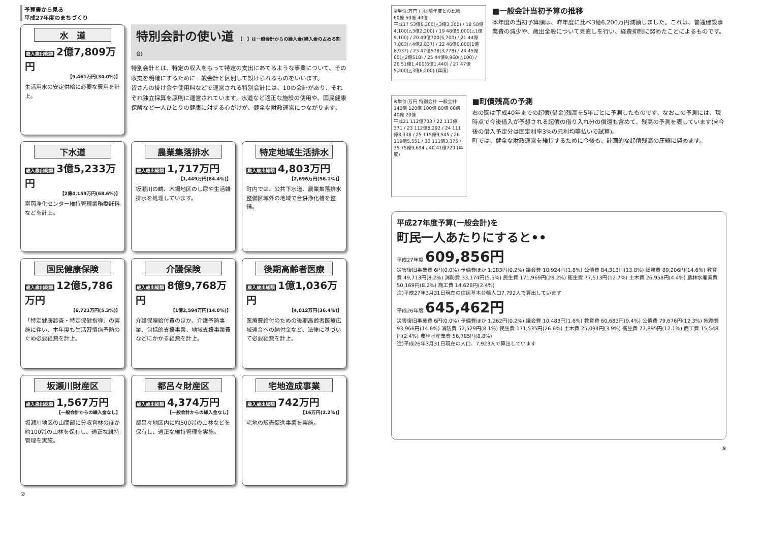予算書から見る
平成27年度のまちづくり
水　道
歳入歳出総額 2億7,809万円
【9,461万円(34.0%)】
生活用水の安定供給に必要な費用を計上。
特別会計の使い道 【　】は一般会計からの繰入金(繰入金の占める割合)
特別会計とは、特定の収入をもって特定の支出にあてるような事業について、その収支を明確にするために一般会計と区別して設けられるものをいいます。
皆さんの掛け金や使用料などで運営される特別会計には、10の会計があり、それぞれ独立採算を原則に運営されています。水道など適正な施設の使用や、国民健康保険など一人ひとりの健康に対する心がけが、健全な財政運営につながります。
下水道
歳入歳出総額 3億5,233万円
【2億4,159万円(68.6%)】
富岡浄化センター維持管理業務委託料などを計上。
農業集落排水
歳入歳出総額 1,717万円
【1,449万円(84.4%)】
坂瀬川の鶴、木場地区のし尿や生活雑排水を処理しています。
特定地域生活排水
歳入歳出総額 4,803万円
【2,696万円(56.1%)】
町内では、公共下水道、農業集落排水整備区域外の地域で合併浄化槽を整備。
国民健康保険
歳入歳出総額 12億5,786万円
【6,721万円(5.3%)】
「特定健康診査・特定保健指導」の実施に伴い、本年度も生活習慣病予防のため必要経費を計上。
介護保険
歳入歳出総額 8億9,768万円
【1億2,594万円(14.0%)】
介護保険給付費のほか、介護予防事業、包括的支援事業、地域支援事業費などにかかる経費を計上。
後期高齢者医療
歳入歳出総額 1億1,036万円
【4,012万円(36.4%)】
医療費給付のための後期高齢者医療広域連合への納付金など、法律に基づいて必要経費を計上。
坂瀬川財産区
歳入歳出総額 1,567万円
【一般会計からの繰入金なし】
坂瀬川地区の山間部に分収育林のほか約100㌶の山林を保有し、適正な維持管理を実施。
都呂々財産区
歳入歳出総額 4,374万円
【一般会計からの繰入金なし】
都呂々地区内に約500㌶の山林などを保有し、適正な維持管理を実施。
宅地造成事業
歳入歳出総額 742万円
【16万円(2.2%)】
宅地の販売促進事業を実施。
⑦
※単位:万円 ( )は前年度との比較
60億 50億 40億
平成17 53億6,300(△3億3,300) / 18 50億4,100(△3億2,200) / 19 48億5,000(△1億9,100) / 20 49億700(5,700) / 21 44億7,863(△4億2,837) / 22 46億6,800(1億8,937) / 23 47億578(3,778) / 24 45億60(△2億518) / 25 44億9,960(△100) / 26 51億1,400(6億1,440) / 27 47億5,200(△3億6,200) (年度)
■一般会計当初予算の推移
本年度の当初予算額は、昨年度に比べ3億6,200万円減額しました。これは、普通建設事業費の減少や、歳出全般について見直しを行い、経費抑制に努めたことによるものです。
※単位:万円 特別会計 一般会計
140億 120億 100億 80億 60億 40億 20億
平成21 112億703 / 22 113億371 / 23 112億8,292 / 24 111億8,338 / 25 115億9,545 / 26 119億5,551 / 30 111億3,375 / 35 75億9,694 / 40 41億729 (年度)
■町債残高の予測
右の図は平成40年までの起債(借金)残高を5年ごとに予測したものです。なおこの予測には、現時点で今後借入が予想される起債の借り入れ分の償還も含めて、残高の予測を表しています(※今後の借入予定分は固定利率3%の元利均等払いで試算)。
町では、健全な財政運営を維持するために今後も、計画的な起債残高の圧縮に努めます。
平成27年度予算(一般会計)を
町民一人あたりにすると••
平成27年度 609,856円
災害復旧事業費 6円(0.0%) 予備費ほか 1,283円(0.2%) 議会費 10,924円(1.8%) 公債費 84,313円(13.8%) 総務費 89,206円(14.6%) 教育費 49,713円(8.2%) 消防費 33,174円(5.5%) 民生費 171,969円(28.2%) 衛生費 77,513円(12.7%) 土木費 26,958円(4.4%) 農林水産業費 50,169円(8.2%) 商工費 14,628円(2.4%)
注)平成27年3月31日現在の住民基本台帳人口7,792人で算出しています
平成26年度 645,462円
災害復旧事業費 6円(0.0%) 予備費ほか 1,262円(0.2%) 議会費 10,483円(1.6%) 教育費 60,683円(9.4%) 公債費 79,676円(12.3%) 総務費 93,966円(14.6%) 消防費 52,529円(8.1%) 民生費 171,535円(26.6%) 土木費 25,094円(3.9%) 衛生費 77,895円(12.1%) 商工費 15,548円(2.4%) 農林水産業費 56,785円(8.8%)
注)平成26年3月31日現在の人口、7,923人で算出しています
⑥